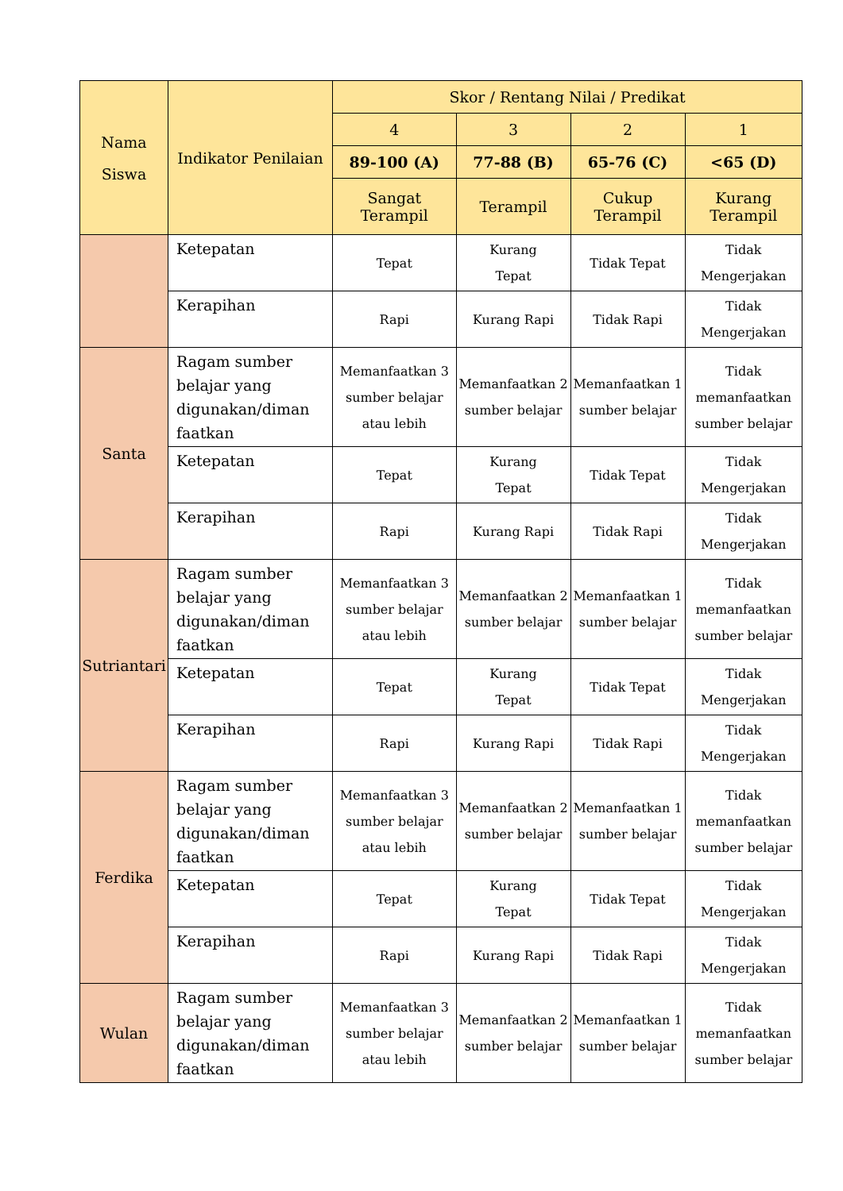| Nama Siswa | Indikator Penilaian | Skor / Rentang Nilai / Predikat | | | |
| --- | --- | --- | --- | --- | --- |
| | | 4 | 3 | 2 | 1 |
| | | 89-100 (A) | 77-88 (B) | 65-76 (C) | <65 (D) |
| | | Sangat Terampil | Terampil | Cukup Terampil | Kurang Terampil |
| | Ketepatan | Tepat | Kurang Tepat | Tidak Tepat | Tidak Mengerjakan |
| | Kerapihan | Rapi | Kurang Rapi | Tidak Rapi | Tidak Mengerjakan |
| Santa | Ragam sumber belajar yang digunakan/diman faatkan | Memanfaatkan 3 sumber belajar atau lebih | Memanfaatkan 2 sumber belajar | Memanfaatkan 1 sumber belajar | Tidak memanfaatkan sumber belajar |
| | Ketepatan | Tepat | Kurang Tepat | Tidak Tepat | Tidak Mengerjakan |
| | Kerapihan | Rapi | Kurang Rapi | Tidak Rapi | Tidak Mengerjakan |
| Sutriantari | Ragam sumber belajar yang digunakan/diman faatkan | Memanfaatkan 3 sumber belajar atau lebih | Memanfaatkan 2 sumber belajar | Memanfaatkan 1 sumber belajar | Tidak memanfaatkan sumber belajar |
| | Ketepatan | Tepat | Kurang Tepat | Tidak Tepat | Tidak Mengerjakan |
| | Kerapihan | Rapi | Kurang Rapi | Tidak Rapi | Tidak Mengerjakan |
| Ferdika | Ragam sumber belajar yang digunakan/diman faatkan | Memanfaatkan 3 sumber belajar atau lebih | Memanfaatkan 2 sumber belajar | Memanfaatkan 1 sumber belajar | Tidak memanfaatkan sumber belajar |
| | Ketepatan | Tepat | Kurang Tepat | Tidak Tepat | Tidak Mengerjakan |
| | Kerapihan | Rapi | Kurang Rapi | Tidak Rapi | Tidak Mengerjakan |
| Wulan | Ragam sumber belajar yang digunakan/diman faatkan | Memanfaatkan 3 sumber belajar atau lebih | Memanfaatkan 2 sumber belajar | Memanfaatkan 1 sumber belajar | Tidak memanfaatkan sumber belajar |